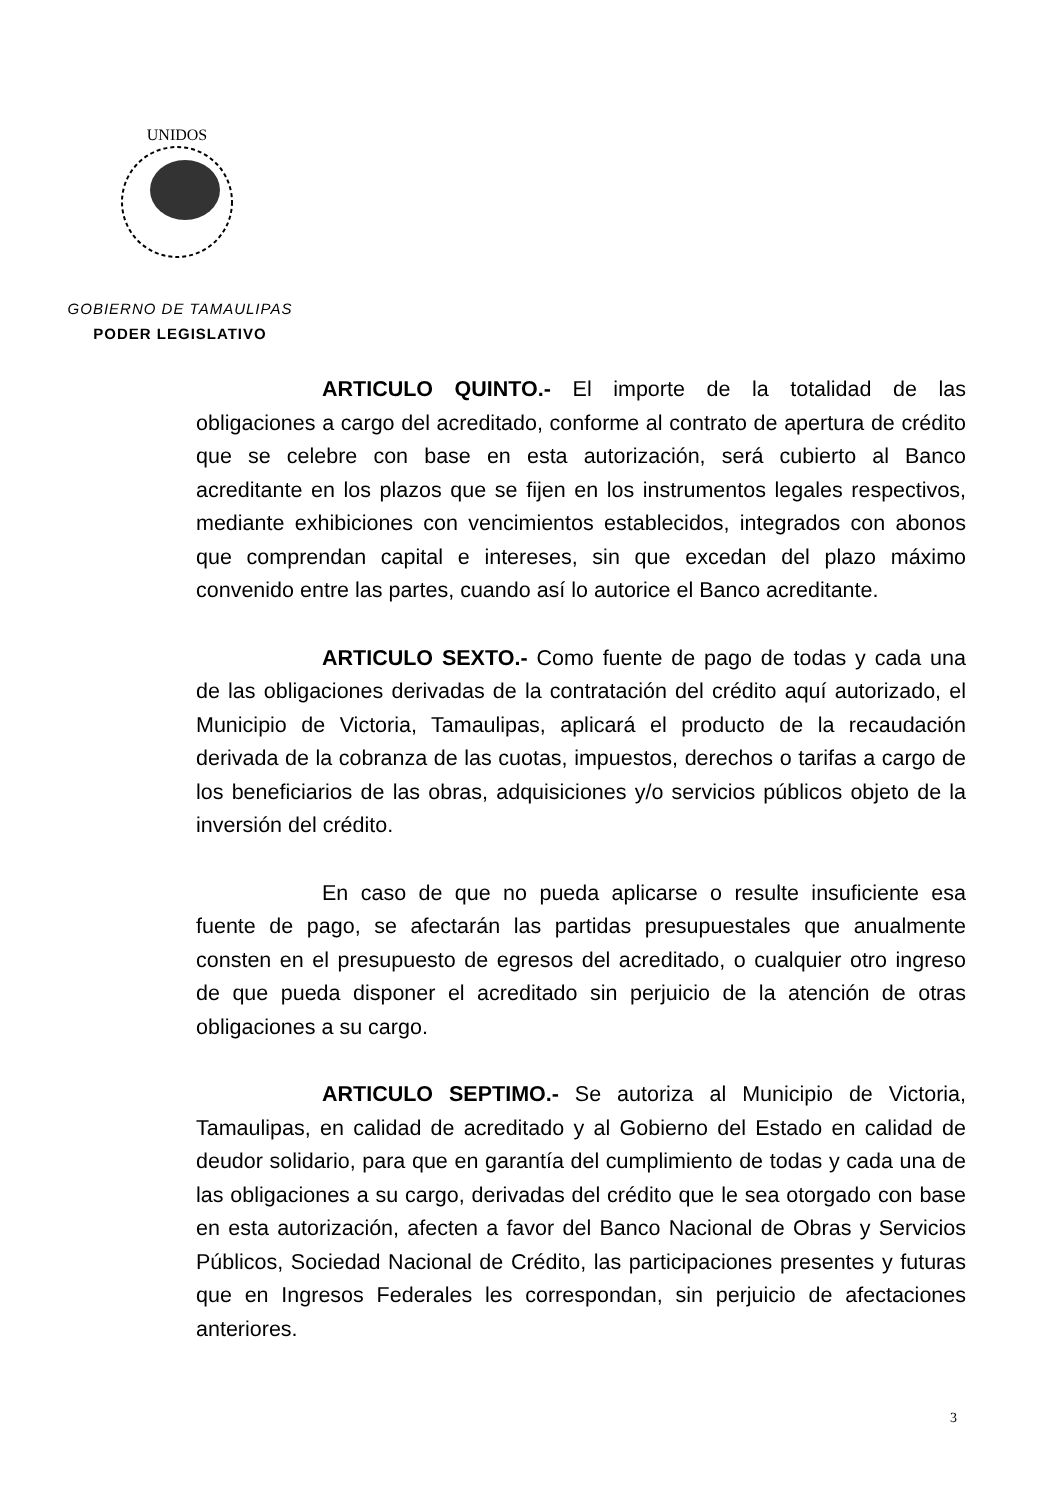UNIDOS
GOBIERNO DE TAMAULIPAS
PODER LEGISLATIVO
ARTICULO QUINTO.- El importe de la totalidad de las obligaciones a cargo del acreditado, conforme al contrato de apertura de crédito que se celebre con base en esta autorización, será cubierto al Banco acreditante en los plazos que se fijen en los instrumentos legales respectivos, mediante exhibiciones con vencimientos establecidos, integrados con abonos que comprendan capital e intereses, sin que excedan del plazo máximo convenido entre las partes, cuando así lo autorice el Banco acreditante.
ARTICULO SEXTO.- Como fuente de pago de todas y cada una de las obligaciones derivadas de la contratación del crédito aquí autorizado, el Municipio de Victoria, Tamaulipas, aplicará el producto de la recaudación derivada de la cobranza de las cuotas, impuestos, derechos o tarifas a cargo de los beneficiarios de las obras, adquisiciones y/o servicios públicos objeto de la inversión del crédito.
En caso de que no pueda aplicarse o resulte insuficiente esa fuente de pago, se afectarán las partidas presupuestales que anualmente consten en el presupuesto de egresos del acreditado, o cualquier otro ingreso de que pueda disponer el acreditado sin perjuicio de la atención de otras obligaciones a su cargo.
ARTICULO SEPTIMO.- Se autoriza al Municipio de Victoria, Tamaulipas, en calidad de acreditado y al Gobierno del Estado en calidad de deudor solidario, para que en garantía del cumplimiento de todas y cada una de las obligaciones a su cargo, derivadas del crédito que le sea otorgado con base en esta autorización, afecten a favor del Banco Nacional de Obras y Servicios Públicos, Sociedad Nacional de Crédito, las participaciones presentes y futuras que en Ingresos Federales les correspondan, sin perjuicio de afectaciones anteriores.
3